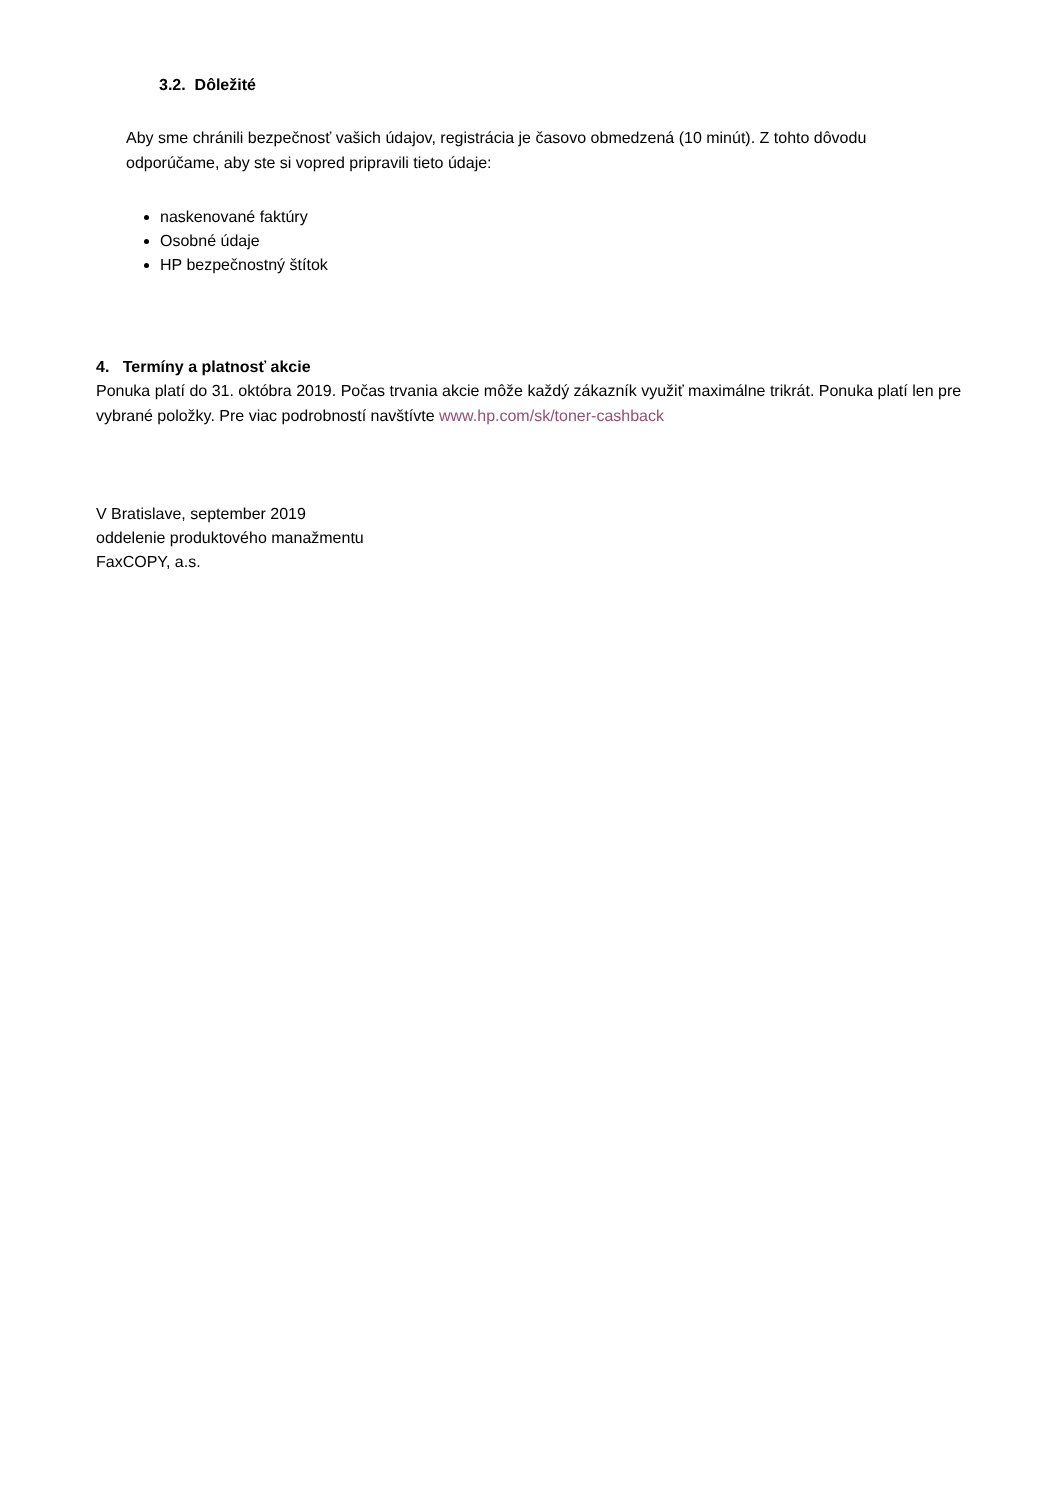3.2. Dôležité
Aby sme chránili bezpečnosť vašich údajov, registrácia je časovo obmedzená (10 minút). Z tohto dôvodu odporúčame, aby ste si vopred pripravili tieto údaje:
naskenované faktúry
Osobné údaje
HP bezpečnostný štítok
4. Termíny a platnosť akcie
Ponuka platí do 31. októbra 2019. Počas trvania akcie môže každý zákazník využiť maximálne trikrát. Ponuka platí len pre vybrané položky. Pre viac podrobností navštívte www.hp.com/sk/toner-cashback
V Bratislave, september 2019
oddelenie produktového manažmentu
FaxCOPY, a.s.